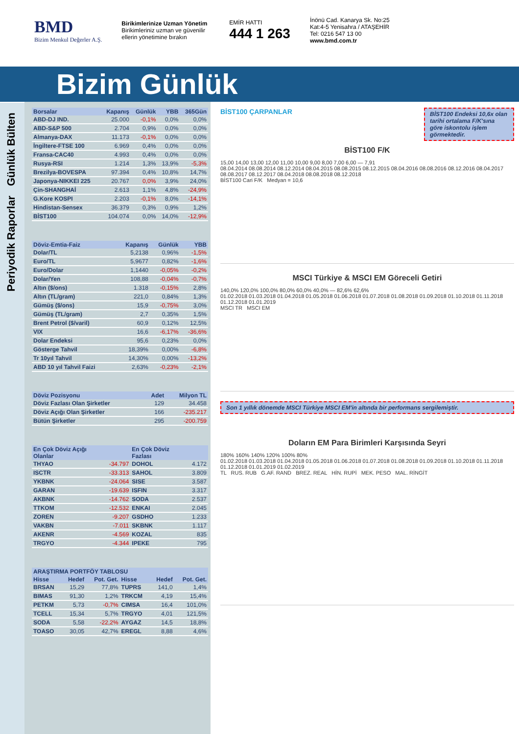BMD
Bizim Menkul Değerler A.Ş.
Birikimlerinize Uzman Yönetim
Birikimleriniz uzman ve güvenilir ellerin yönetimine bırakın
EMİR HATTI
444 1 263
İnönü Cad. Kanarya Sk. No:25
Kat:4-5 Yenisahra / ATAŞEHİR
Tel: 0216 547 13 00
www.bmd.com.tr
Bizim Günlük
Günlük Bülten
Periyodik Raporlar
| Borsalar | Kapanış | Günlük | YBB | 365Gün |
| --- | --- | --- | --- | --- |
| ABD-DJ IND. | 25.000 | -0,1% | 0,0% | 0,0% |
| ABD-S&P 500 | 2.704 | 0,9% | 0,0% | 0,0% |
| Almanya-DAX | 11.173 | -0,1% | 0,0% | 0,0% |
| İngiltere-FTSE 100 | 6.969 | 0,4% | 0,0% | 0,0% |
| Fransa-CAC40 | 4.993 | 0,4% | 0,0% | 0,0% |
| Rusya-RSI | 1.214 | 1,3% | 13,9% | -5,3% |
| Brezilya-BOVESPA | 97.394 | 0,4% | 10,8% | 14,7% |
| Japonya-NIKKEI 225 | 20.767 | 0,0% | 3,9% | 24,0% |
| Çin-SHANGHAİ | 2.613 | 1,1% | 4,8% | -24,9% |
| G.Kore KOSPI | 2.203 | -0,1% | 8,0% | -14,1% |
| Hindistan-Sensex | 36.379 | 0,3% | 0,9% | 1,2% |
| BİST100 | 104.074 | 0,0% | 14,0% | -12,9% |
| Döviz-Emtia-Faiz | Kapanış | Günlük | YBB |
| --- | --- | --- | --- |
| Dolar/TL | 5,2138 | 0,96% | -1,5% |
| Euro/TL | 5,9677 | 0,82% | -1,6% |
| Euro/Dolar | 1,1440 | -0,05% | -0,2% |
| Dolar/Yen | 108,88 | -0,04% | -0,7% |
| Altın ($/ons) | 1.318 | -0,15% | 2,8% |
| Altın (TL/gram) | 221,0 | 0,84% | 1,3% |
| Gümüş ($/ons) | 15,9 | -0,75% | 3,0% |
| Gümüş (TL/gram) | 2,7 | 0,35% | 1,5% |
| Brent Petrol ($/varil) | 60,9 | 0,12% | 12,5% |
| VIX | 16,6 | -6,17% | -36,6% |
| Dolar Endeksi | 95,6 | 0,23% | 0,0% |
| Gösterge Tahvil | 18,39% | 0,00% | -6,8% |
| Tr 10yıl Tahvil | 14,30% | 0,00% | -13,2% |
| ABD 10 yıl Tahvil Faizi | 2,63% | -0,23% | -2,1% |
| Döviz Pozisyonu | Adet | Milyon TL |
| --- | --- | --- |
| Döviz Fazlası Olan Şirketler | 129 | 34.458 |
| Döviz Açığı Olan Şirketler | 166 | -235.217 |
| Bütün Şirketler | 295 | -200.759 |
| En Çok Döviz Açığı Olanlar | | En Çok Döviz Fazlası | |
| --- | --- | --- | --- |
| THYAO | -34.797 | DOHOL | 4.172 |
| ISCTR | -33.313 | SAHOL | 3.809 |
| YKBNK | -24.064 | SISE | 3.587 |
| GARAN | -19.639 | ISFIN | 3.317 |
| AKBNK | -14.762 | SODA | 2.537 |
| TTKOM | -12.532 | ENKAI | 2.045 |
| ZOREN | -9.207 | GSDHO | 1.233 |
| VAKBN | -7.011 | SKBNK | 1.117 |
| AKENR | -4.569 | KOZAL | 835 |
| TRGYO | -4.344 | IPEKE | 795 |
| ARAŞTIRMA PORTFÖY TABLOSU | | | | | |
| --- | --- | --- | --- | --- | --- |
| Hisse | Hedef | Pot. Get. | Hisse | Hedef | Pot. Get. |
| BRSAN | 15,29 | 77,8% | TUPRS | 141,0 | 1,4% |
| BIMAS | 91,30 | 1,2% | TRKCM | 4,19 | 15,4% |
| PETKM | 5,73 | -0,7% | CIMSA | 16,4 | 101,0% |
| TCELL | 15,34 | 5,7% | TRGYO | 4,01 | 121,5% |
| SODA | 5,58 | -22,2% | AYGAZ | 14,5 | 18,8% |
| TOASO | 30,05 | 42,7% | EREGL | 8,88 | 4,6% |
BİST100 ÇARPANLAR
BİST100 Endeksi 10,6x olan tarihi ortalama F/K'sına göre iskontolu işlem görmektedir.
BİST100 F/K
15,00 14,00 13,00 12,00 11,00 10,00 9,00 8,00 7,00 6,00 — 7,91
08.04.2014 08.08.2014 08.12.2014 08.04.2015 08.08.2015 08.12.2015 08.04.2016 08.08.2016 08.12.2016 08.04.2017 08.08.2017 08.12.2017 08.04.2018 08.08.2018 08.12.2018
BİST100 Cari F/K Medyan = 10,6
MSCI Türkiye & MSCI EM Göreceli Getiri
140,0% 120,0% 100,0% 80,0% 60,0% 40,0% — 82,6% 62,6%
01.02.2018 01.03.2018 01.04.2018 01.05.2018 01.06.2018 01.07.2018 01.08.2018 01.09.2018 01.10.2018 01.11.2018 01.12.2018 01.01.2019
MSCI TR MSCI EM
Son 1 yıllık dönemde MSCI Türkiye MSCI EM'in altında bir performans sergilemiştir.
Doların EM Para Birimleri Karşısında Seyri
180% 160% 140% 120% 100% 80%
01.02.2018 01.03.2018 01.04.2018 01.05.2018 01.06.2018 01.07.2018 01.08.2018 01.09.2018 01.10.2018 01.11.2018 01.12.2018 01.01.2019 01.02.2019
TL RUS. RUB G.AF. RAND BREZ. REAL HİN. RUPİ MEK. PESO MAL. RİNGİT